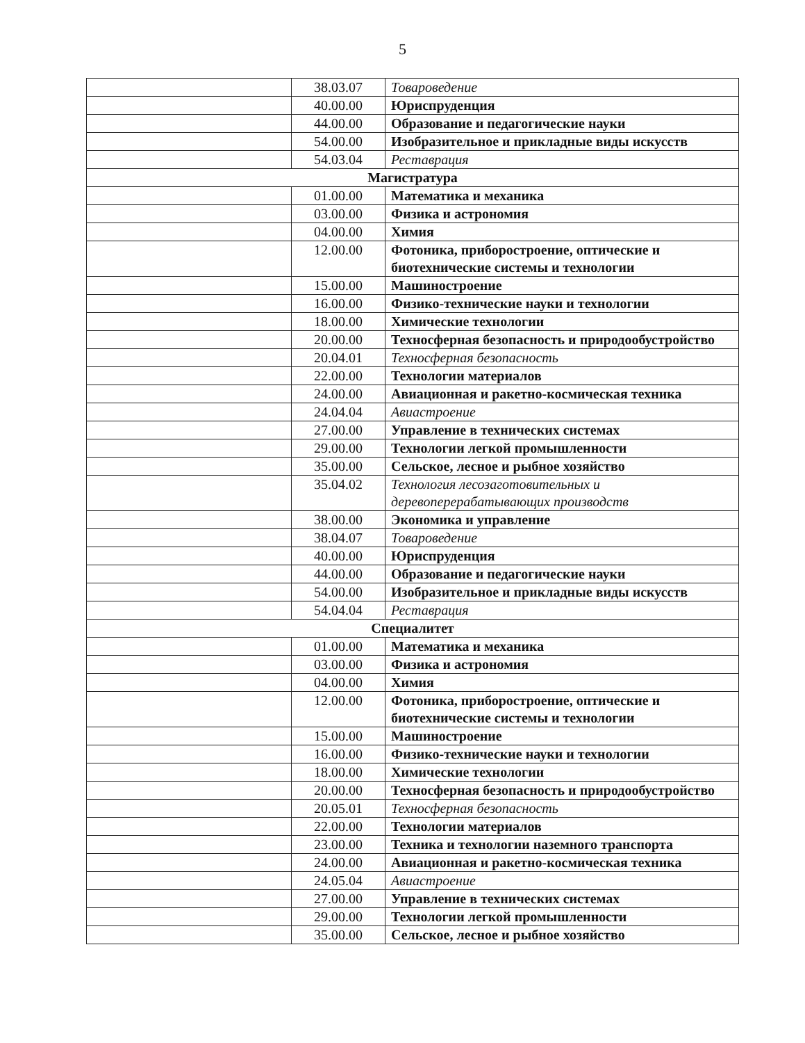5
| | 38.03.07 | Товароведение |
| | 40.00.00 | Юриспруденция |
| | 44.00.00 | Образование и педагогические науки |
| | 54.00.00 | Изобразительное и прикладные виды искусств |
| | 54.03.04 | Реставрация |
| Магистратура | | |
| | 01.00.00 | Математика и механика |
| | 03.00.00 | Физика и астрономия |
| | 04.00.00 | Химия |
| | 12.00.00 | Фотоника, приборостроение, оптические и биотехнические системы и технологии |
| | 15.00.00 | Машиностроение |
| | 16.00.00 | Физико-технические науки и технологии |
| | 18.00.00 | Химические технологии |
| | 20.00.00 | Техносферная безопасность и природообустройство |
| | 20.04.01 | Техносферная безопасность |
| | 22.00.00 | Технологии материалов |
| | 24.00.00 | Авиационная и ракетно-космическая техника |
| | 24.04.04 | Авиастроение |
| | 27.00.00 | Управление в технических системах |
| | 29.00.00 | Технологии легкой промышленности |
| | 35.00.00 | Сельское, лесное и рыбное хозяйство |
| | 35.04.02 | Технология лесозаготовительных и деревоперерабатывающих производств |
| | 38.00.00 | Экономика и управление |
| | 38.04.07 | Товароведение |
| | 40.00.00 | Юриспруденция |
| | 44.00.00 | Образование и педагогические науки |
| | 54.00.00 | Изобразительное и прикладные виды искусств |
| | 54.04.04 | Реставрация |
| Специалитет | | |
| | 01.00.00 | Математика и механика |
| | 03.00.00 | Физика и астрономия |
| | 04.00.00 | Химия |
| | 12.00.00 | Фотоника, приборостроение, оптические и биотехнические системы и технологии |
| | 15.00.00 | Машиностроение |
| | 16.00.00 | Физико-технические науки и технологии |
| | 18.00.00 | Химические технологии |
| | 20.00.00 | Техносферная безопасность и природообустройство |
| | 20.05.01 | Техносферная безопасность |
| | 22.00.00 | Технологии материалов |
| | 23.00.00 | Техника и технологии наземного транспорта |
| | 24.00.00 | Авиационная и ракетно-космическая техника |
| | 24.05.04 | Авиастроение |
| | 27.00.00 | Управление в технических системах |
| | 29.00.00 | Технологии легкой промышленности |
| | 35.00.00 | Сельское, лесное и рыбное хозяйство |